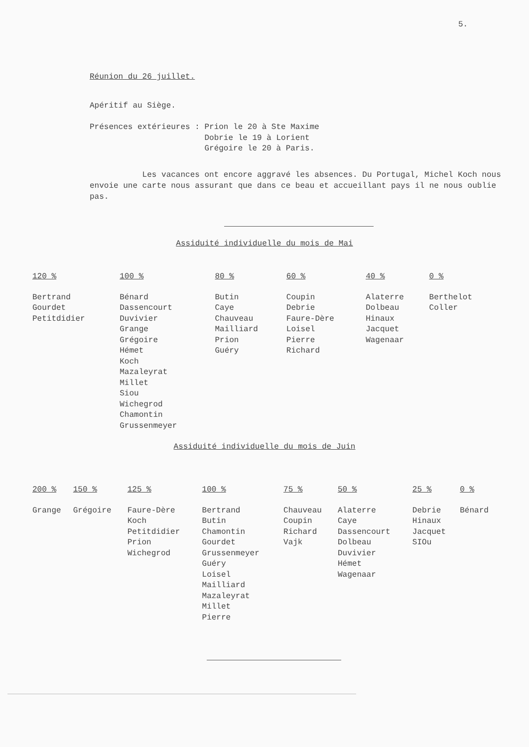5.
Réunion du 26 juillet.
Apéritif au Siège.
| Présences extérieures : | Prion le 20 à Ste Maxime Dobrie le 19 à Lorient Grégoire le 20 à Paris. |
Les vacances ont encore aggravé les absences. Du Portugal, Michel Koch nous envoie une carte nous assurant que dans ce beau et accueillant pays il ne nous oublie pas.
Assiduité individuelle du mois de Mai
| 120 % | 100 % | 80 % | 60 % | 40 % | 0 % |
| --- | --- | --- | --- | --- | --- |
| Bertrand Gourdet Petitdidier | Bénard Dassencourt Duvivier Grange Grégoire Hémet Koch Mazaleyrat Millet Siou Wichegrod Chamontin Grussenmeyer | Butin Caye Chauveau Mailliard Prion Guéry | Coupin Debrie Faure-Dère Loisel Pierre Richard | Alaterre Dolbeau Hinaux Jacquet Wagenaar | Berthelot Coller |
Assiduité individuelle du mois de Juin
| 200 % | 150 % | 125 % | 100 % | 75 % | 50 % | 25 % | 0 % |
| --- | --- | --- | --- | --- | --- | --- | --- |
| Grange | Grégoire | Faure-Dère Koch Petitdidier Prion Wichegrod | Bertrand Butin Chamontin Gourdet Grussenmeyer Guéry Loisel Mailliard Mazaleyrat Millet Pierre | Chauveau Coupin Richard Vajk | Alaterre Caye Dassencourt Dolbeau Duvivier Hémet Wagenaar | Debrie Hinaux Jacquet SIOu | Bénard |